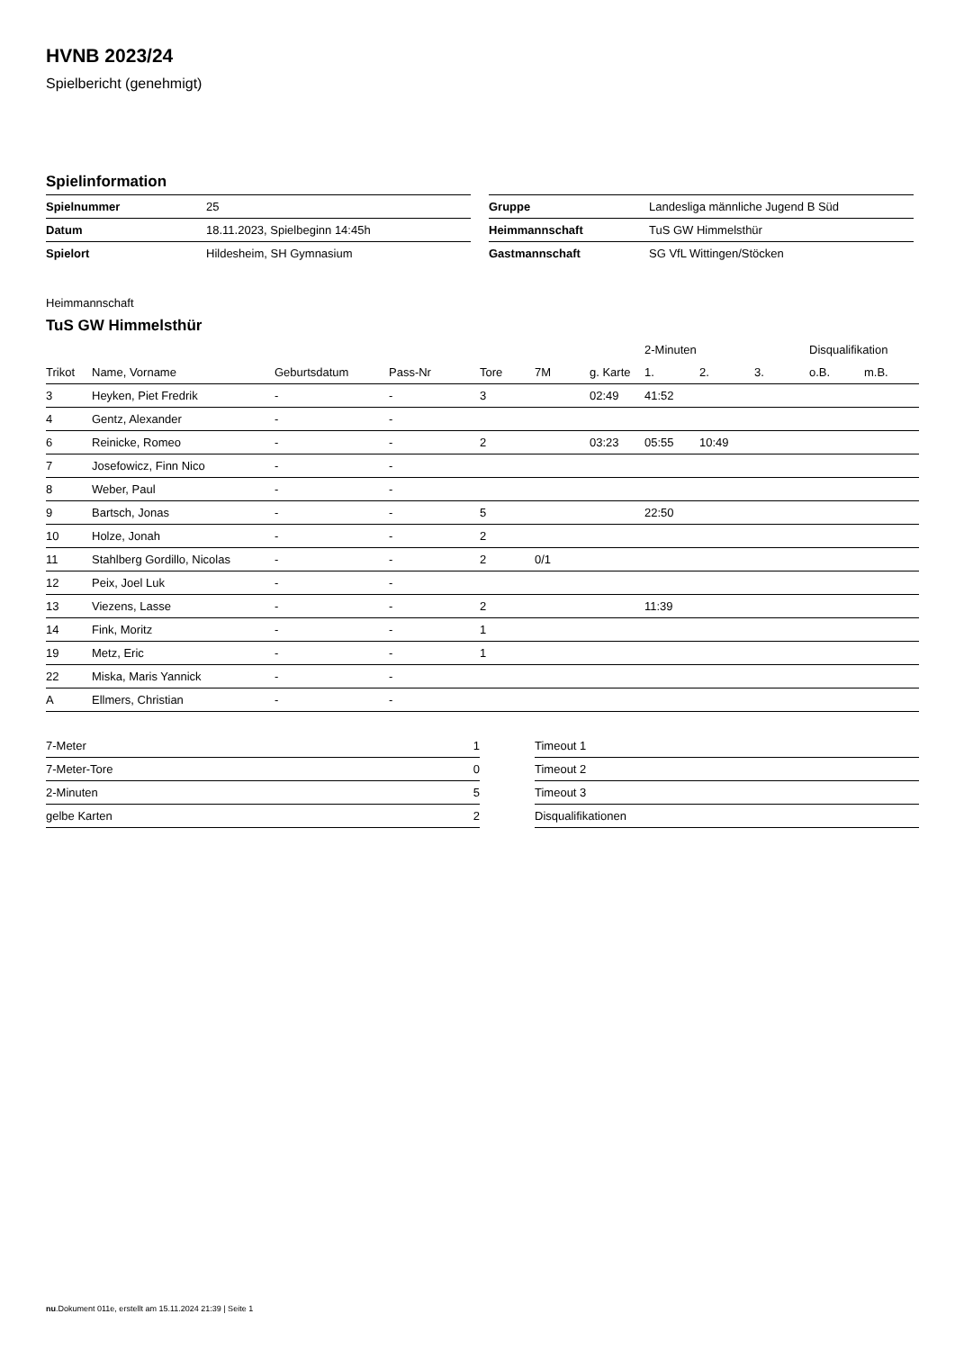HVNB 2023/24
Spielbericht (genehmigt)
Spielinformation
| Spielnummer | 25 |
| Datum | 18.11.2023, Spielbeginn 14:45h |
| Spielort | Hildesheim, SH Gymnasium |
| Gruppe | Landesliga männliche Jugend B Süd |
| Heimmannschaft | TuS GW Himmelsthür |
| Gastmannschaft | SG VfL Wittingen/Stöcken |
Heimmannschaft
TuS GW Himmelsthür
| | | | | | | | 2-Minuten | | | Disqualifikation | |
| --- | --- | --- | --- | --- | --- | --- | --- | --- | --- | --- | --- |
| Trikot | Name, Vorname | Geburtsdatum | Pass-Nr | Tore | 7M | g. Karte | 1. | 2. | 3. | o.B. | m.B. |
| 3 | Heyken, Piet Fredrik | - | - | 3 | | 02:49 | 41:52 | | | | |
| 4 | Gentz, Alexander | - | - | | | | | | | | |
| 6 | Reinicke, Romeo | - | - | 2 | | 03:23 | 05:55 | 10:49 | | | |
| 7 | Josefowicz, Finn Nico | - | - | | | | | | | | |
| 8 | Weber, Paul | - | - | | | | | | | | |
| 9 | Bartsch, Jonas | - | - | 5 | | | 22:50 | | | | |
| 10 | Holze, Jonah | - | - | 2 | | | | | | | |
| 11 | Stahlberg Gordillo, Nicolas | - | - | 2 | 0/1 | | | | | | |
| 12 | Peix, Joel Luk | - | - | | | | | | | | |
| 13 | Viezens, Lasse | - | - | 2 | | | 11:39 | | | | |
| 14 | Fink, Moritz | - | - | 1 | | | | | | | |
| 19 | Metz, Eric | - | - | 1 | | | | | | | |
| 22 | Miska, Maris Yannick | - | - | | | | | | | | |
| A | Ellmers, Christian | - | - | | | | | | | | |
| 7-Meter | 1 |
| 7-Meter-Tore | 0 |
| 2-Minuten | 5 |
| gelbe Karten | 2 |
| Timeout 1 |
| Timeout 2 |
| Timeout 3 |
| Disqualifikationen |
nu.Dokument 011e, erstellt am 15.11.2024 21:39 | Seite 1